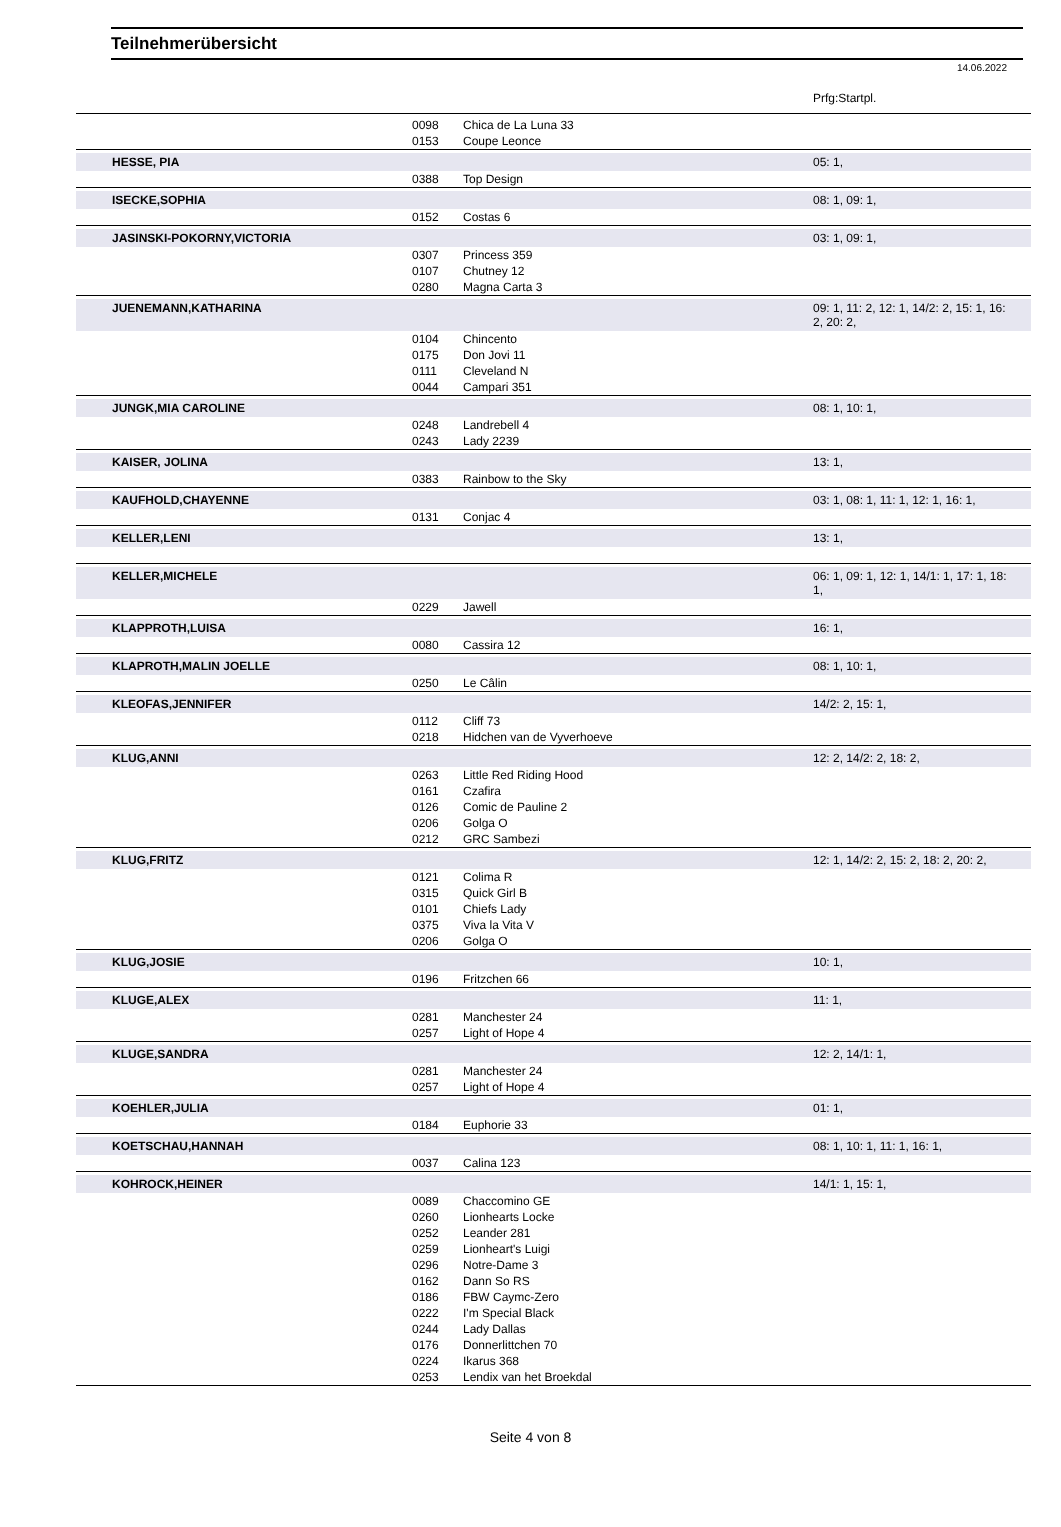Teilnehmerübersicht
14.06.2022
| | | | Prfg:Startpl. |
| | 0098 | Chica de La Luna 33 | |
| | 0153 | Coupe Leonce | |
| HESSE, PIA | | | 05: 1, |
| | 0388 | Top Design | |
| ISECKE,SOPHIA | | | 08: 1, 09: 1, |
| | 0152 | Costas 6 | |
| JASINSKI-POKORNY,VICTORIA | | | 03: 1, 09: 1, |
| | 0307 | Princess 359 | |
| | 0107 | Chutney 12 | |
| | 0280 | Magna Carta 3 | |
| JUENEMANN,KATHARINA | | | 09: 1, 11: 2, 12: 1, 14/2: 2, 15: 1, 16: 2, 20: 2, |
| | 0104 | Chincento | |
| | 0175 | Don Jovi 11 | |
| | 0111 | Cleveland N | |
| | 0044 | Campari 351 | |
| JUNGK,MIA CAROLINE | | | 08: 1, 10: 1, |
| | 0248 | Landrebell 4 | |
| | 0243 | Lady 2239 | |
| KAISER, JOLINA | | | 13: 1, |
| | 0383 | Rainbow to the Sky | |
| KAUFHOLD,CHAYENNE | | | 03: 1, 08: 1, 11: 1, 12: 1, 16: 1, |
| | 0131 | Conjac 4 | |
| KELLER,LENI | | | 13: 1, |
| KELLER,MICHELE | | | 06: 1, 09: 1, 12: 1, 14/1: 1, 17: 1, 18: 1, |
| | 0229 | Jawell | |
| KLAPPROTH,LUISA | | | 16: 1, |
| | 0080 | Cassira 12 | |
| KLAPROTH,MALIN JOELLE | | | 08: 1, 10: 1, |
| | 0250 | Le Câlin | |
| KLEOFAS,JENNIFER | | | 14/2: 2, 15: 1, |
| | 0112 | Cliff 73 | |
| | 0218 | Hidchen van de Vyverhoeve | |
| KLUG,ANNI | | | 12: 2, 14/2: 2, 18: 2, |
| | 0263 | Little Red Riding Hood | |
| | 0161 | Czafira | |
| | 0126 | Comic de Pauline 2 | |
| | 0206 | Golga O | |
| | 0212 | GRC Sambezi | |
| KLUG,FRITZ | | | 12: 1, 14/2: 2, 15: 2, 18: 2, 20: 2, |
| | 0121 | Colima R | |
| | 0315 | Quick Girl B | |
| | 0101 | Chiefs Lady | |
| | 0375 | Viva la Vita V | |
| | 0206 | Golga O | |
| KLUG,JOSIE | | | 10: 1, |
| | 0196 | Fritzchen 66 | |
| KLUGE,ALEX | | | 11: 1, |
| | 0281 | Manchester 24 | |
| | 0257 | Light of Hope 4 | |
| KLUGE,SANDRA | | | 12: 2, 14/1: 1, |
| | 0281 | Manchester 24 | |
| | 0257 | Light of Hope 4 | |
| KOEHLER,JULIA | | | 01: 1, |
| | 0184 | Euphorie 33 | |
| KOETSCHAU,HANNAH | | | 08: 1, 10: 1, 11: 1, 16: 1, |
| | 0037 | Calina 123 | |
| KOHROCK,HEINER | | | 14/1: 1, 15: 1, |
| | 0089 | Chaccomino GE | |
| | 0260 | Lionhearts Locke | |
| | 0252 | Leander 281 | |
| | 0259 | Lionheart's Luigi | |
| | 0296 | Notre-Dame 3 | |
| | 0162 | Dann So RS | |
| | 0186 | FBW Caymc-Zero | |
| | 0222 | I'm Special Black | |
| | 0244 | Lady Dallas | |
| | 0176 | Donnerlittchen 70 | |
| | 0224 | Ikarus 368 | |
| | 0253 | Lendix van het Broekdal | |
Seite 4 von 8